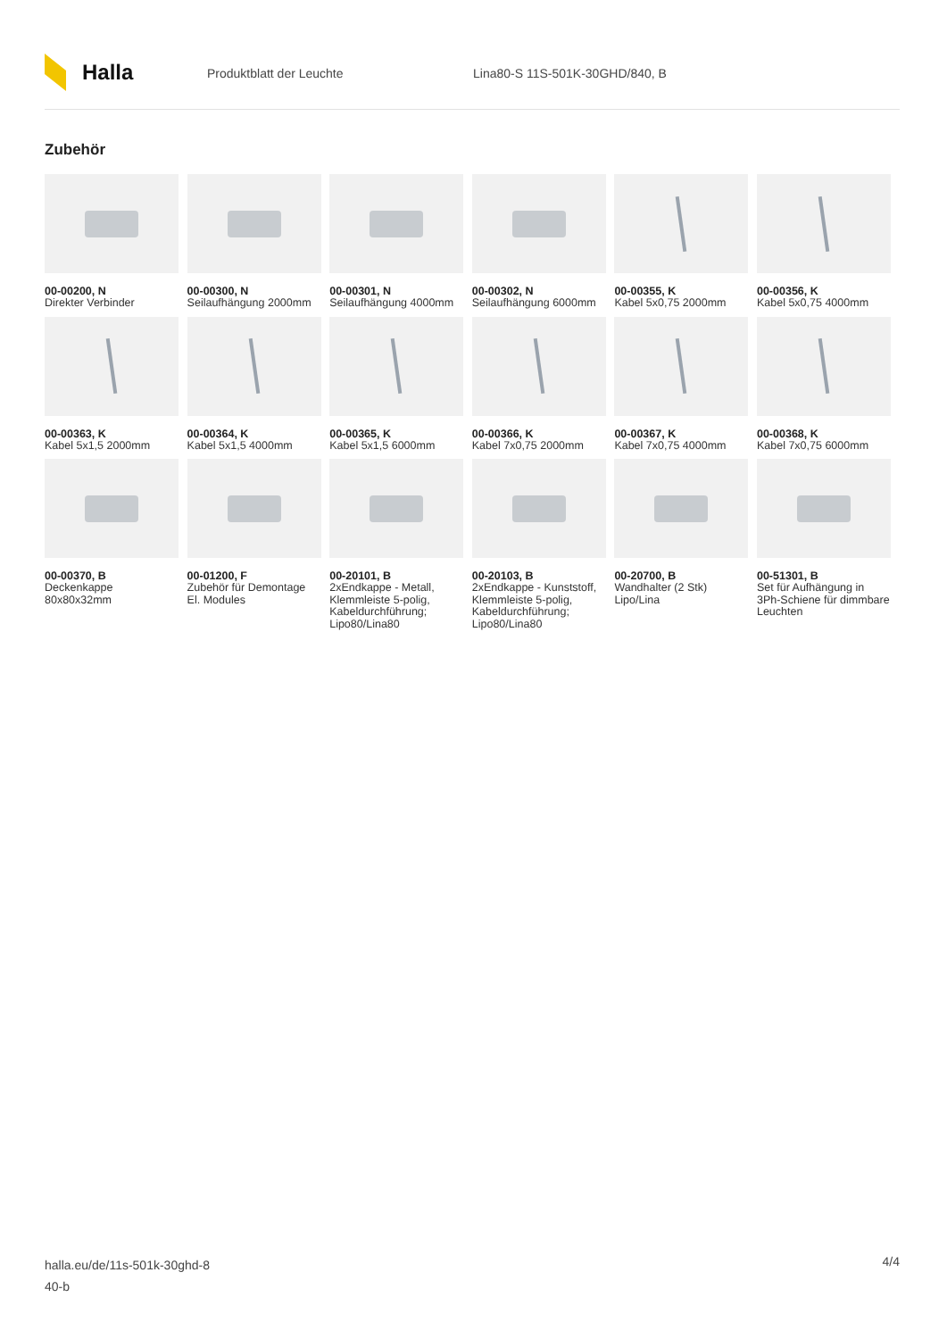Halla
Produktblatt der Leuchte Lina80-S 11S-501K-30GHD/840, B
Zubehör
00-00200, N
Direkter Verbinder
00-00300, N
Seilaufhängung 2000mm
00-00301, N
Seilaufhängung 4000mm
00-00302, N
Seilaufhängung 6000mm
00-00355, K
Kabel 5x0,75 2000mm
00-00356, K
Kabel 5x0,75 4000mm
00-00363, K
Kabel 5x1,5 2000mm
00-00364, K
Kabel 5x1,5 4000mm
00-00365, K
Kabel 5x1,5 6000mm
00-00366, K
Kabel 7x0,75 2000mm
00-00367, K
Kabel 7x0,75 4000mm
00-00368, K
Kabel 7x0,75 6000mm
00-00370, B
Deckenkappe 80x80x32mm
00-01200, F
Zubehör für Demontage El. Modules
00-20101, B
2xEndkappe - Metall, Klemmleiste 5-polig, Kabeldurchführung; Lipo80/Lina80
00-20103, B
2xEndkappe - Kunststoff, Klemmleiste 5-polig, Kabeldurchführung; Lipo80/Lina80
00-20700, B
Wandhalter (2 Stk) Lipo/Lina
00-51301, B
Set für Aufhängung in 3Ph-Schiene für dimmbare Leuchten
halla.eu/de/11s-501k-30ghd-8
40-b
4/4